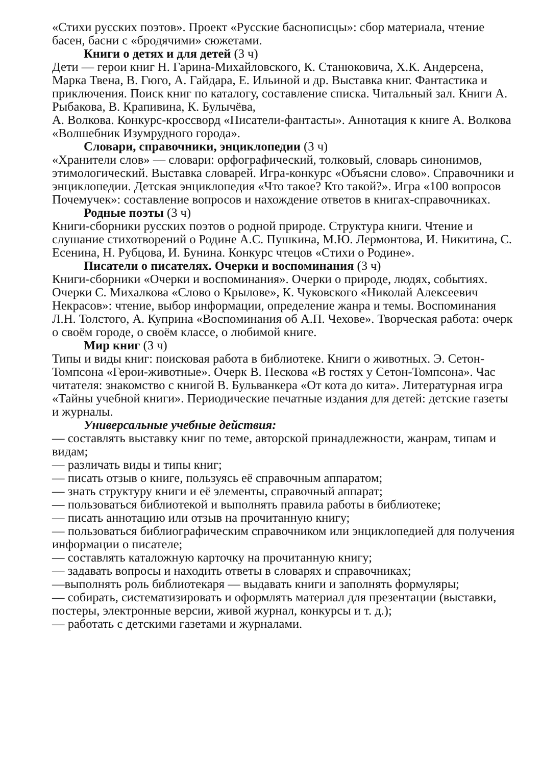«Стихи русских поэтов». Проект «Русские баснописцы»: сбор материала, чтение басен, басни с «бродячими» сюжетами.
Книги о детях и для детей (3 ч)
Дети — герои книг Н. Гарина-Михайловского, К. Станюковича, Х.К. Андерсена, Марка Твена, В. Гюго, А. Гайдара, Е. Ильиной и др. Выставка книг. Фантастика и приключения. Поиск книг по каталогу, составление списка. Читальный зал. Книги А. Рыбакова, В. Крапивина, К. Булычёва,
А. Волкова. Конкурс-кроссворд «Писатели-фантасты». Аннотация к книге А. Волкова «Волшебник Изумрудного города».
Словари, справочники, энциклопедии (3 ч)
«Хранители слов» — словари: орфографический, толковый, словарь синонимов, этимологический. Выставка словарей. Игра-конкурс «Объясни слово». Справочники и энциклопедии. Детская энциклопедия «Что такое? Кто такой?». Игра «100 вопросов Почемучек»: составление вопросов и нахождение ответов в книгах-справочниках.
Родные поэты (3 ч)
Книги-сборники русских поэтов о родной природе. Структура книги. Чтение и слушание стихотворений о Родине А.С. Пушкина, М.Ю. Лермонтова, И. Никитина, С. Есенина, Н. Рубцова, И. Бунина. Конкурс чтецов «Стихи о Родине».
Писатели о писателях. Очерки и воспоминания (3 ч)
Книги-сборники «Очерки и воспоминания». Очерки о природе, людях, событиях. Очерки С. Михалкова «Слово о Крылове», К. Чуковского «Николай Алексеевич Некрасов»: чтение, выбор информации, определение жанра и темы. Воспоминания Л.Н. Толстого, А. Куприна «Воспоминания об А.П. Чехове». Творческая работа: очерк о своём городе, о своём классе, о любимой книге.
Мир книг (3 ч)
Типы и виды книг: поисковая работа в библиотеке. Книги о животных. Э. Сетон-Томпсона «Герои-животные». Очерк В. Пескова «В гостях у Сетон-Томпсона». Час читателя: знакомство с книгой В. Бульванкера «От кота до кита». Литературная игра «Тайны учебной книги». Периодические печатные издания для детей: детские газеты и журналы.
Универсальные учебные действия:
— составлять выставку книг по теме, авторской принадлежности, жанрам, типам и видам;
— различать виды и типы книг;
— писать отзыв о книге, пользуясь её справочным аппаратом;
— знать структуру книги и её элементы, справочный аппарат;
— пользоваться библиотекой и выполнять правила работы в библиотеке;
— писать аннотацию или отзыв на прочитанную книгу;
— пользоваться библиографическим справочником или энциклопедией для получения информации о писателе;
— составлять каталожную карточку на прочитанную книгу;
— задавать вопросы и находить ответы в словарях и справочниках;
—выполнять роль библиотекаря — выдавать книги и заполнять формуляры;
— собирать, систематизировать и оформлять материал для презентации (выставки, постеры, электронные версии, живой журнал, конкурсы и т. д.);
— работать с детскими газетами и журналами.